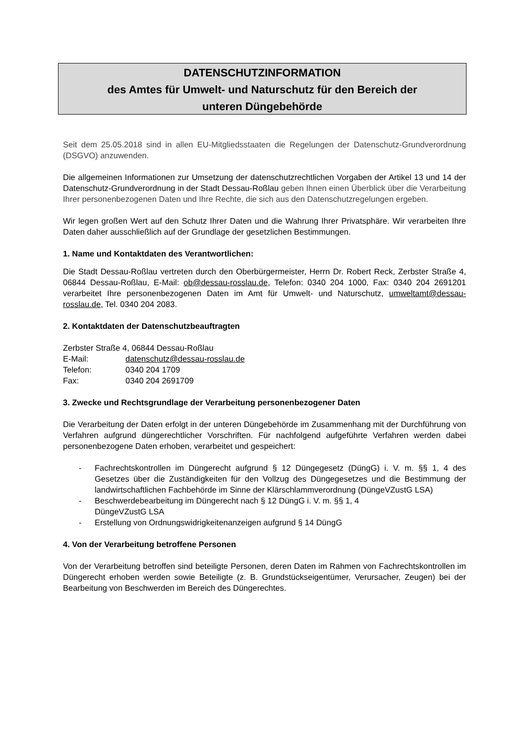DATENSCHUTZINFORMATION
des Amtes für Umwelt- und Naturschutz für den Bereich der
unteren Düngebehörde
Seit dem 25.05.2018 sind in allen EU-Mitgliedsstaaten die Regelungen der Datenschutz-Grundverordnung (DSGVO) anzuwenden.
Die allgemeinen Informationen zur Umsetzung der datenschutzrechtlichen Vorgaben der Artikel 13 und 14 der Datenschutz-Grundverordnung in der Stadt Dessau-Roßlau geben Ihnen einen Überblick über die Verarbeitung Ihrer personenbezogenen Daten und Ihre Rechte, die sich aus den Datenschutzregelungen ergeben.
Wir legen großen Wert auf den Schutz Ihrer Daten und die Wahrung Ihrer Privatsphäre. Wir verarbeiten Ihre Daten daher ausschließlich auf der Grundlage der gesetzlichen Bestimmungen.
1. Name und Kontaktdaten des Verantwortlichen:
Die Stadt Dessau-Roßlau vertreten durch den Oberbürgermeister, Herrn Dr. Robert Reck, Zerbster Straße 4, 06844 Dessau-Roßlau, E-Mail: ob@dessau-rosslau.de, Telefon: 0340 204 1000, Fax: 0340 204 2691201 verarbeitet Ihre personenbezogenen Daten im Amt für Umwelt- und Naturschutz, umweltamt@dessau-rosslau.de, Tel. 0340 204 2083.
2. Kontaktdaten der Datenschutzbeauftragten
Zerbster Straße 4, 06844 Dessau-Roßlau
| E-Mail: | datenschutz@dessau-rosslau.de |
| Telefon: | 0340 204 1709 |
| Fax: | 0340 204 2691709 |
3. Zwecke und Rechtsgrundlage der Verarbeitung personenbezogener Daten
Die Verarbeitung der Daten erfolgt in der unteren Düngebehörde im Zusammenhang mit der Durchführung von Verfahren aufgrund düngerechtlicher Vorschriften. Für nachfolgend aufgeführte Verfahren werden dabei personenbezogene Daten erhoben, verarbeitet und gespeichert:
- Fachrechtskontrollen im Düngerecht aufgrund § 12 Düngegesetz (DüngG) i. V. m. §§ 1, 4 des Gesetzes über die Zuständigkeiten für den Vollzug des Düngegesetzes und die Bestimmung der landwirtschaftlichen Fachbehörde im Sinne der Klärschlammverordnung (DüngeVZustG LSA)
- Beschwerdebearbeitung im Düngerecht nach § 12 DüngG i. V. m. §§ 1, 4
DüngeVZustG LSA
- Erstellung von Ordnungswidrigkeitenanzeigen aufgrund § 14 DüngG
4. Von der Verarbeitung betroffene Personen
Von der Verarbeitung betroffen sind beteiligte Personen, deren Daten im Rahmen von Fachrechtskontrollen im Düngerecht erhoben werden sowie Beteiligte (z. B. Grundstückseigentümer, Verursacher, Zeugen) bei der Bearbeitung von Beschwerden im Bereich des Düngerechtes.